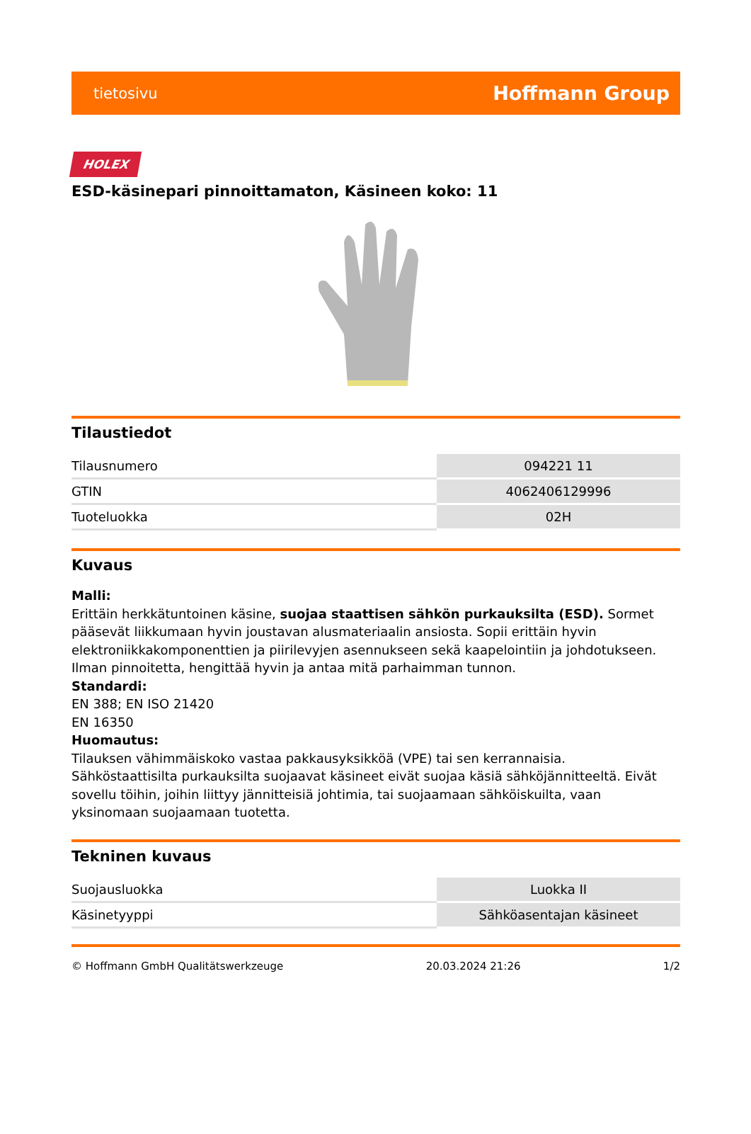tietosivu Hoffmann Group
HOLEX
ESD-käsinepari pinnoittamaton, Käsineen koko: 11
Tilaustiedot
| Tilausnumero | 094221 11 |
| GTIN | 4062406129996 |
| Tuoteluokka | 02H |
Kuvaus
Malli:
Erittäin herkkätuntoinen käsine, suojaa staattisen sähkön purkauksilta (ESD). Sormet pääsevät liikkumaan hyvin joustavan alusmateriaalin ansiosta. Sopii erittäin hyvin elektroniikkakomponenttien ja piirilevyjen asennukseen sekä kaapelointiin ja johdotukseen. Ilman pinnoitetta, hengittää hyvin ja antaa mitä parhaimman tunnon.
Standardi:
EN 388; EN ISO 21420
EN 16350
Huomautus:
Tilauksen vähimmäiskoko vastaa pakkausyksikköä (VPE) tai sen kerrannaisia.
Sähköstaattisilta purkauksilta suojaavat käsineet eivät suojaa käsiä sähköjännitteeltä. Eivät sovellu töihin, joihin liittyy jännitteisiä johtimia, tai suojaamaan sähköiskuilta, vaan yksinomaan suojaamaan tuotetta.
Tekninen kuvaus
| Suojausluokka | Luokka II |
| Käsinetyyppi | Sähköasentajan käsineet |
© Hoffmann GmbH Qualitätswerkzeuge 20.03.2024 21:26 1/2